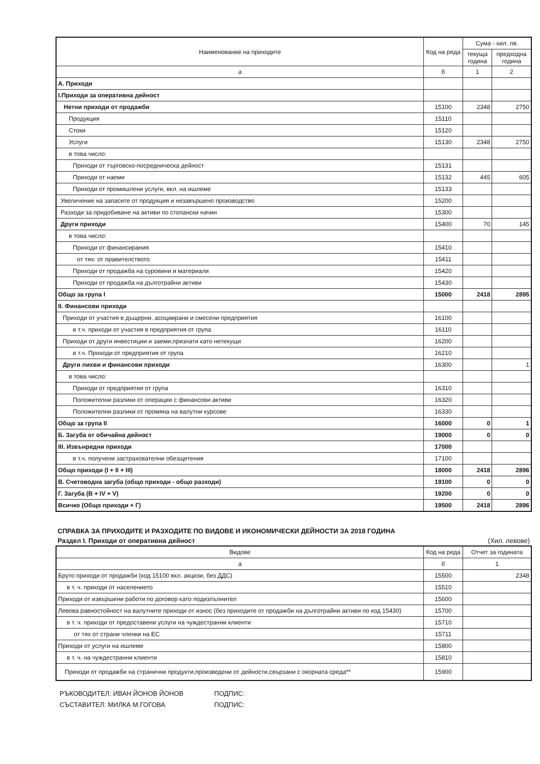| Наименование на приходите | Код на реда | Сума - хил. лв. | |
| --- | --- | --- | --- |
| | | текуща година | предходна година |
| а | б | 1 | 2 |
| А. Приходи | | | |
| І.Приходи за оперативна дейност | | | |
| Нетни приходи от продажби | 15100 | 2348 | 2750 |
| Продукция | 15110 | | |
| Стоки | 15120 | | |
| Услуги | 15130 | 2348 | 2750 |
| в това число: | | | |
| Приходи от търговско-посредническа дейност | 15131 | | |
| Приходи от наеми | 15132 | 445 | 605 |
| Приходи от промишлени услуги, вкл. на ишлеме | 15133 | | |
| Увеличение на запасите от продукция и незавършено производство | 15200 | | |
| Разходи за придобиване на активи по стопански начин | 15300 | | |
| Други приходи | 15400 | 70 | 145 |
| в това число: | | | |
| Приходи от финансирания | 15410 | | |
| от тях: от правителството | 15411 | | |
| Приходи от продажба на суровини и материали | 15420 | | |
| Приходи от продажба на дълготрайни активи | 15430 | | |
| Общо за група I | 15000 | 2418 | 2895 |
| II. Финансови приходи | | | |
| Приходи от участия в дъщерни, асоциирани и смесени предприятия | 16100 | | |
| в т.ч. приходи от участия в предприятия от група | 16110 | | |
| Приходи от други инвестиции и заеми,признати като нетекущи | 16200 | | |
| в т.ч. Приходи от предприятия от група | 16210 | | |
| Други лихви и финансови приходи | 16300 | | 1 |
| в това число: | | | |
| Приходи от предприятия от група | 16310 | | |
| Положителни разлики от операции с финансови активи | 16320 | | |
| Положителни разлики от промяна на валутни курсове | 16330 | | |
| Общо за група II | 16000 | 0 | 1 |
| Б. Загуба от обичайна дейност | 19000 | 0 | 0 |
| III. Извънредни приходи | 17000 | | |
| в т.ч. получени застрахователни обезщетения | 17100 | | |
| Общо приходи (I + II + III) | 18000 | 2418 | 2896 |
| В. Счетоводна загуба (общо приходи - общо разходи) | 19100 | 0 | 0 |
| Г. Загуба (В + IV + V) | 19200 | 0 | 0 |
| Всичко (Общо приходи + Г) | 19500 | 2418 | 2896 |
СПРАВКА ЗА ПРИХОДИТЕ И РАЗХОДИТЕ ПО ВИДОВЕ И ИКОНОМИЧЕСКИ ДЕЙНОСТИ ЗА 2018 ГОДИНА
Раздел I. Приходи от оперативна дейност (Хил. левове)
| Видове | Код на реда | Отчет за годината |
| --- | --- | --- |
| а | б | 1 |
| Бруто приходи от продажби (код 15100 вкл. акцизи, без ДДС) | 15500 | 2348 |
| в т. ч. приходи от населението | 15510 | |
| Приходи от извършени работи по договор като подизпълнител | 15600 | |
| Левова равностойност на валутните приходи от износ (без приходите от продажби на дълготрайни активи по код 15430) | 15700 | |
| в т. ч. приходи от предоставени услуги на чуждестранни клиенти | 15710 | |
| от тях от страни членки на ЕС | 15711 | |
| Приходи от услуги на ишлеме | 15800 | |
| в т. ч. на чуждестранни клиенти | 15810 | |
| Приходи от продажби на странични продукти,произведени от дейности,свързани с окорната среда** | 15900 | |
РЪКОВОДИТЕЛ: ИВАН ЙОНОВ ЙОНОВ ПОДПИС:
СЪСТАВИТЕЛ: МИЛКА М.ГОГОВА ПОДПИС: